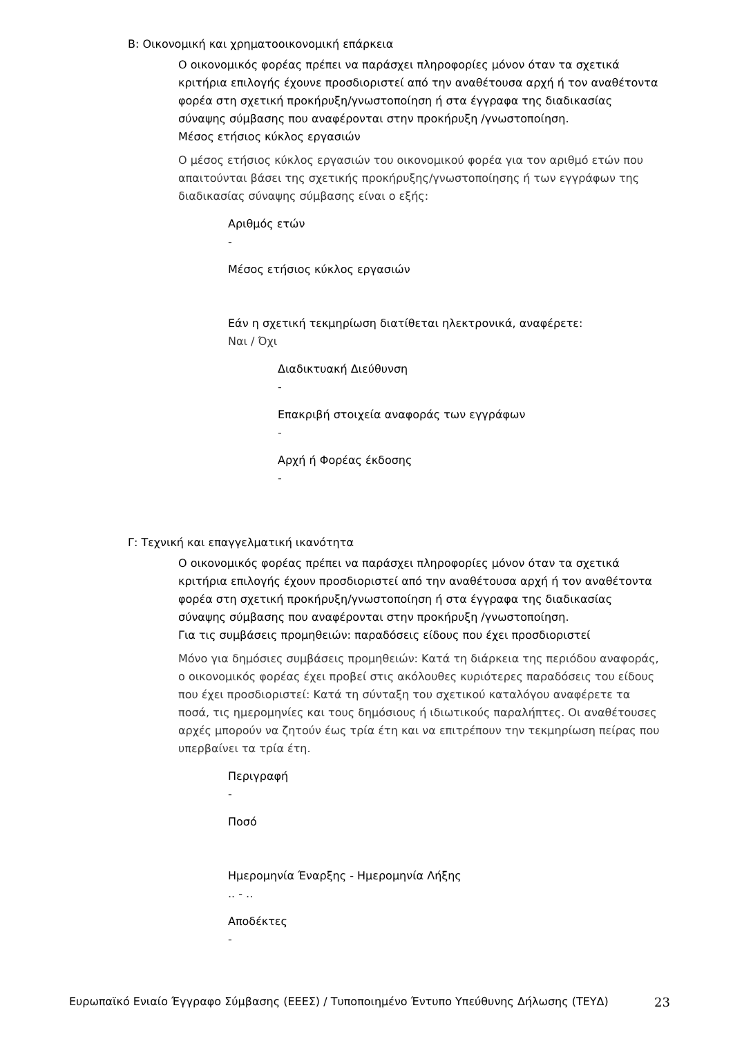Β: Οικονομική και χρηματοοικονομική επάρκεια
Ο οικονομικός φορέας πρέπει να παράσχει πληροφορίες μόνον όταν τα σχετικά κριτήρια επιλογής έχουνε προσδιοριστεί από την αναθέτουσα αρχή ή τον αναθέτοντα φορέα στη σχετική προκήρυξη/γνωστοποίηση ή στα έγγραφα της διαδικασίας σύναψης σύμβασης που αναφέρονται στην προκήρυξη /γνωστοποίηση.
Μέσος ετήσιος κύκλος εργασιών
Ο μέσος ετήσιος κύκλος εργασιών του οικονομικού φορέα για τον αριθμό ετών που απαιτούνται βάσει της σχετικής προκήρυξης/γνωστοποίησης ή των εγγράφων της διαδικασίας σύναψης σύμβασης είναι ο εξής:
Αριθμός ετών
-
Μέσος ετήσιος κύκλος εργασιών
Εάν η σχετική τεκμηρίωση διατίθεται ηλεκτρονικά, αναφέρετε:
Ναι / Όχι
Διαδικτυακή Διεύθυνση
-
Επακριβή στοιχεία αναφοράς των εγγράφων
-
Αρχή ή Φορέας έκδοσης
-
Γ: Τεχνική και επαγγελματική ικανότητα
Ο οικονομικός φορέας πρέπει να παράσχει πληροφορίες μόνον όταν τα σχετικά κριτήρια επιλογής έχουν προσδιοριστεί από την αναθέτουσα αρχή ή τον αναθέτοντα φορέα στη σχετική προκήρυξη/γνωστοποίηση ή στα έγγραφα της διαδικασίας σύναψης σύμβασης που αναφέρονται στην προκήρυξη /γνωστοποίηση.
Για τις συμβάσεις προμηθειών: παραδόσεις είδους που έχει προσδιοριστεί
Μόνο για δημόσιες συμβάσεις προμηθειών: Κατά τη διάρκεια της περιόδου αναφοράς, ο οικονομικός φορέας έχει προβεί στις ακόλουθες κυριότερες παραδόσεις του είδους που έχει προσδιοριστεί: Κατά τη σύνταξη του σχετικού καταλόγου αναφέρετε τα ποσά, τις ημερομηνίες και τους δημόσιους ή ιδιωτικούς παραλήπτες. Οι αναθέτουσες αρχές μπορούν να ζητούν έως τρία έτη και να επιτρέπουν την τεκμηρίωση πείρας που υπερβαίνει τα τρία έτη.
Περιγραφή
-
Ποσό
Ημερομηνία Έναρξης - Ημερομηνία Λήξης
.. - ..
Αποδέκτες
-
Ευρωπαϊκό Ενιαίο Έγγραφο Σύμβασης (ΕΕΕΣ) / Τυποποιημένο Έντυπο Υπεύθυνης Δήλωσης (ΤΕΥΔ) 23